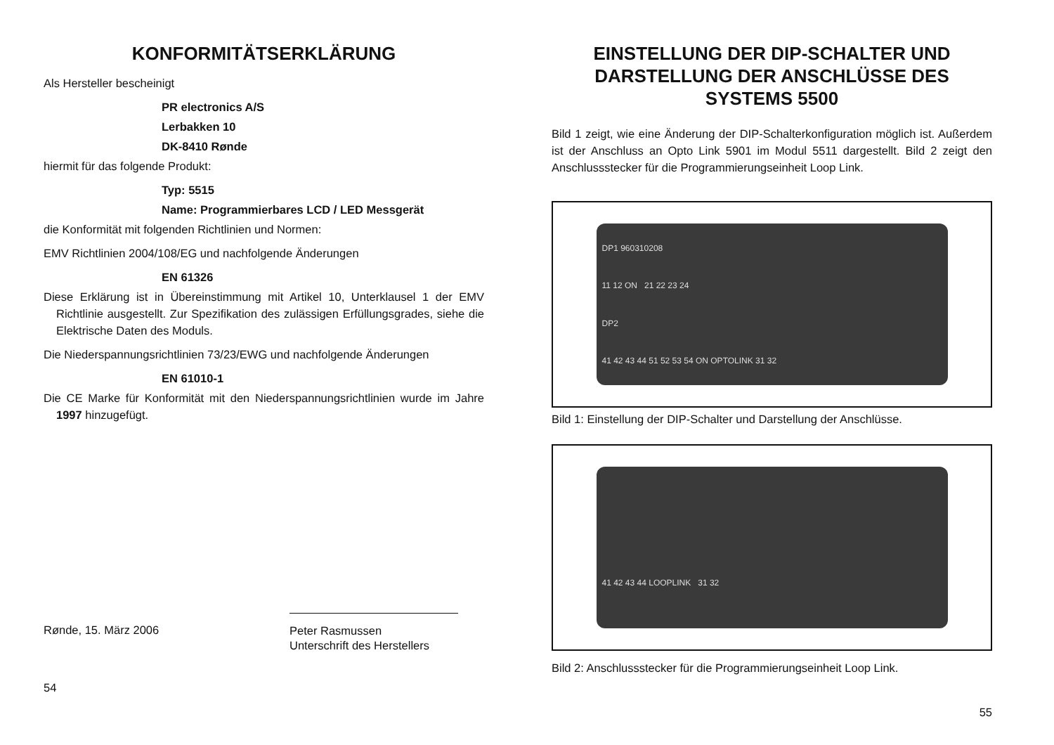KONFORMITÄTSERKLÄRUNG
Als Hersteller bescheinigt
PR electronics A/S
Lerbakken 10
DK-8410 Rønde
hiermit für das folgende Produkt:
Typ: 5515
Name: Programmierbares LCD / LED Messgerät
die Konformität mit folgenden Richtlinien und Normen:
EMV Richtlinien 2004/108/EG und nachfolgende Änderungen
EN 61326
Diese Erklärung ist in Übereinstimmung mit Artikel 10, Unterklausel 1 der EMV Richtlinie ausgestellt. Zur Spezifikation des zulässigen Erfüllungsgrades, siehe die Elektrische Daten des Moduls.
Die Niederspannungsrichtlinien 73/23/EWG und nachfolgende Änderungen
EN 61010-1
Die CE Marke für Konformität mit den Niederspannungsrichtlinien wurde im Jahre 1997 hinzugefügt.
Rønde, 15. März 2006
Peter Rasmussen
Unterschrift des Herstellers
54
EINSTELLUNG DER DIP-SCHALTER UND DARSTELLUNG DER ANSCHLÜSSE DES SYSTEMS 5500
Bild 1 zeigt, wie eine Änderung der DIP-Schalterkonfiguration möglich ist. Außerdem ist der Anschluss an Opto Link 5901 im Modul 5511 dargestellt. Bild 2 zeigt den Anschlussstecker für die Programmierungseinheit Loop Link.
DP1 960310208
11 12 ON 21 22 23 24
DP2
41 42 43 44 51 52 53 54 ON OPTOLINK 31 32
Bild 1: Einstellung der DIP-Schalter und Darstellung der Anschlüsse.
41 42 43 44 LOOPLINK 31 32
Bild 2: Anschlussstecker für die Programmierungseinheit Loop Link.
55